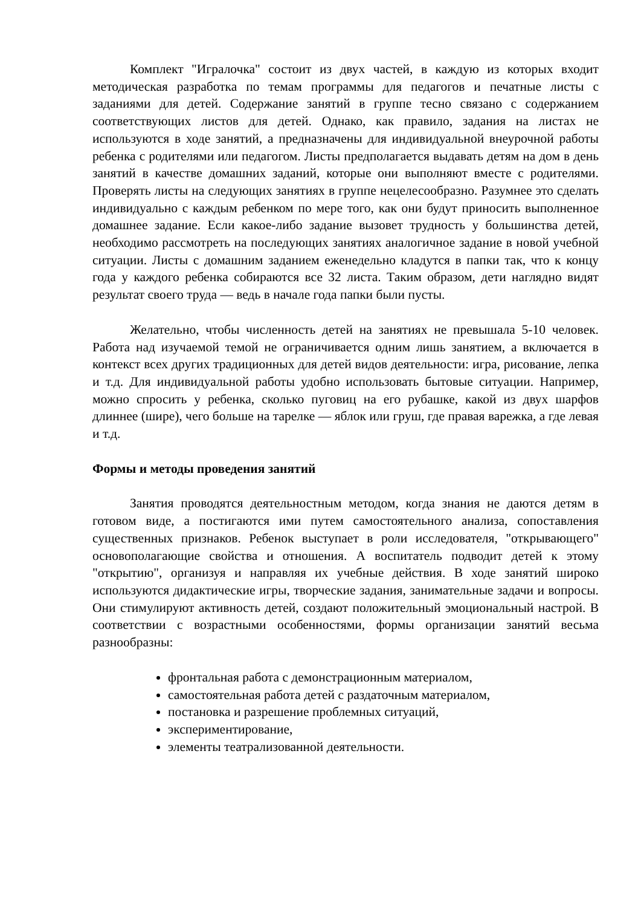Комплект "Игралочка" состоит из двух частей, в каждую из которых входит методическая разработка по темам программы для педагогов и печатные листы с заданиями для детей. Содержание занятий в группе тесно связано с содержанием соответствующих листов для детей. Однако, как правило, задания на листах не используются в ходе занятий, а предназначены для индивидуальной внеурочной работы ребенка с родителями или педагогом. Листы предполагается выдавать детям на дом в день занятий в качестве домашних заданий, которые они выполняют вместе с родителями. Проверять листы на следующих занятиях в группе нецелесообразно. Разумнее это сделать индивидуально с каждым ребенком по мере того, как они будут приносить выполненное домашнее задание. Если какое-либо задание вызовет трудность у большинства детей, необходимо рассмотреть на последующих занятиях аналогичное задание в новой учебной ситуации. Листы с домашним заданием еженедельно кладутся в папки так, что к концу года у каждого ребенка собираются все 32 листа. Таким образом, дети наглядно видят результат своего труда — ведь в начале года папки были пусты.
Желательно, чтобы численность детей на занятиях не превышала 5-10 человек. Работа над изучаемой темой не ограничивается одним лишь занятием, а включается в контекст всех других традиционных для детей видов деятельности: игра, рисование, лепка и т.д. Для индивидуальной работы удобно использовать бытовые ситуации. Например, можно спросить у ребенка, сколько пуговиц на его рубашке, какой из двух шарфов длиннее (шире), чего больше на тарелке — яблок или груш, где правая варежка, а где левая и т.д.
Формы и методы проведения занятий
Занятия проводятся деятельностным методом, когда знания не даются детям в готовом виде, а постигаются ими путем самостоятельного анализа, сопоставления существенных признаков. Ребенок выступает в роли исследователя, "открывающего" основополагающие свойства и отношения. А воспитатель подводит детей к этому "открытию", организуя и направляя их учебные действия. В ходе занятий широко используются дидактические игры, творческие задания, занимательные задачи и вопросы. Они стимулируют активность детей, создают положительный эмоциональный настрой. В соответствии с возрастными особенностями, формы организации занятий весьма разнообразны:
фронтальная работа с демонстрационным материалом,
самостоятельная работа детей с раздаточным материалом,
постановка и разрешение проблемных ситуаций,
экспериментирование,
элементы театрализованной деятельности.